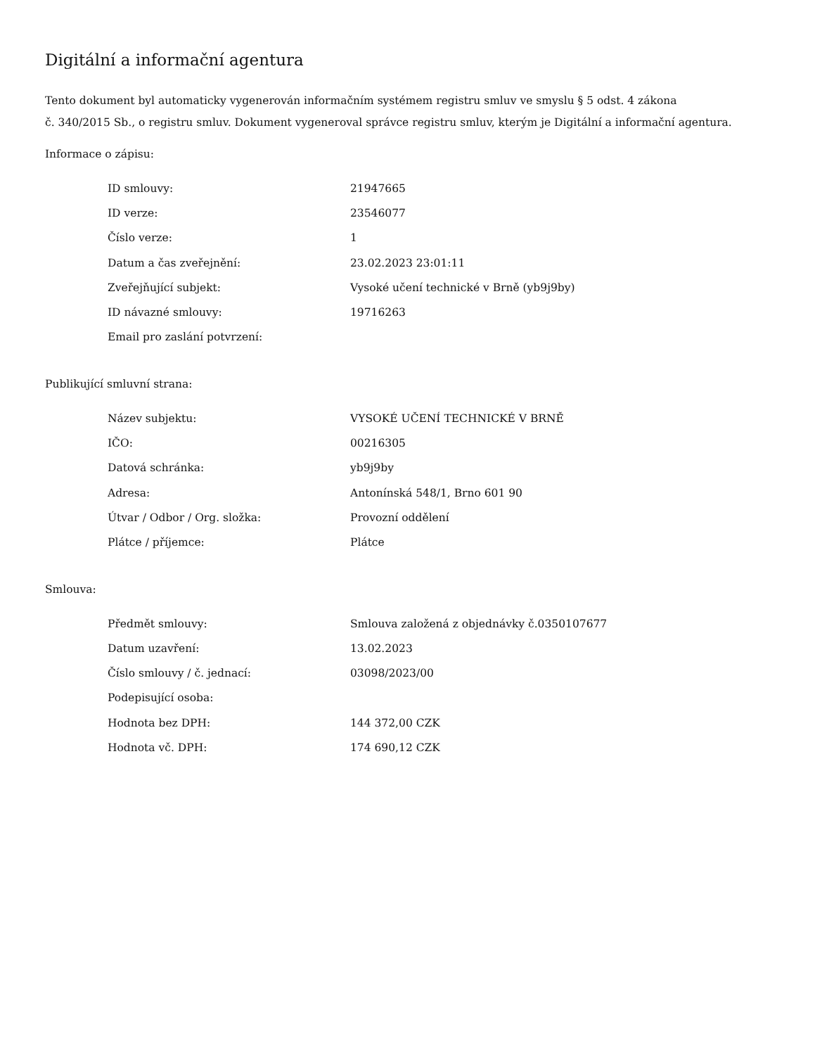Digitální a informační agentura
Tento dokument byl automaticky vygenerován informačním systémem registru smluv ve smyslu § 5 odst. 4 zákona
č. 340/2015 Sb., o registru smluv. Dokument vygeneroval správce registru smluv, kterým je Digitální a informační agentura.
Informace o zápisu:
| ID smlouvy: | 21947665 |
| ID verze: | 23546077 |
| Číslo verze: | 1 |
| Datum a čas zveřejnění: | 23.02.2023 23:01:11 |
| Zveřejňující subjekt: | Vysoké učení technické v Brně (yb9j9by) |
| ID návazné smlouvy: | 19716263 |
| Email pro zaslání potvrzení: | |
Publikující smluvní strana:
| Název subjektu: | VYSOKÉ UČENÍ TECHNICKÉ V BRNĚ |
| IČO: | 00216305 |
| Datová schránka: | yb9j9by |
| Adresa: | Antonínská 548/1, Brno 601 90 |
| Útvar / Odbor / Org. složka: | Provozní oddělení |
| Plátce / příjemce: | Plátce |
Smlouva:
| Předmět smlouvy: | Smlouva založená z objednávky č.0350107677 |
| Datum uzavření: | 13.02.2023 |
| Číslo smlouvy / č. jednací: | 03098/2023/00 |
| Podepisující osoba: | |
| Hodnota bez DPH: | 144 372,00 CZK |
| Hodnota vč. DPH: | 174 690,12 CZK |